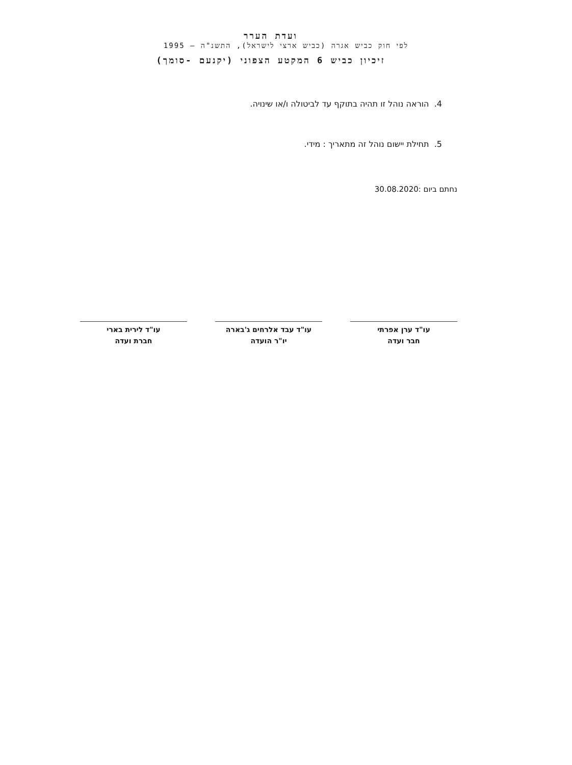ועדת הערר
לפי חוק כביש אגרה (כביש ארצי לישראל), התשנ"ה – 1995
זיכיון כביש 6 המקטע הצפוני (יקנעם -סומך)
4. הוראה נוהל זו תהיה בתוקף עד לביטולה ו/או שינויה.
5. תחילת יישום נוהל זה מתאריך : מידי.
נחתם ביום :30.08.2020
עו"ד ערן אפרתי
חבר ועדה
עו"ד עבד אלרחים ג'בארה
יו"ר הועדה
עו"ד לירית בארי
חברת ועדה